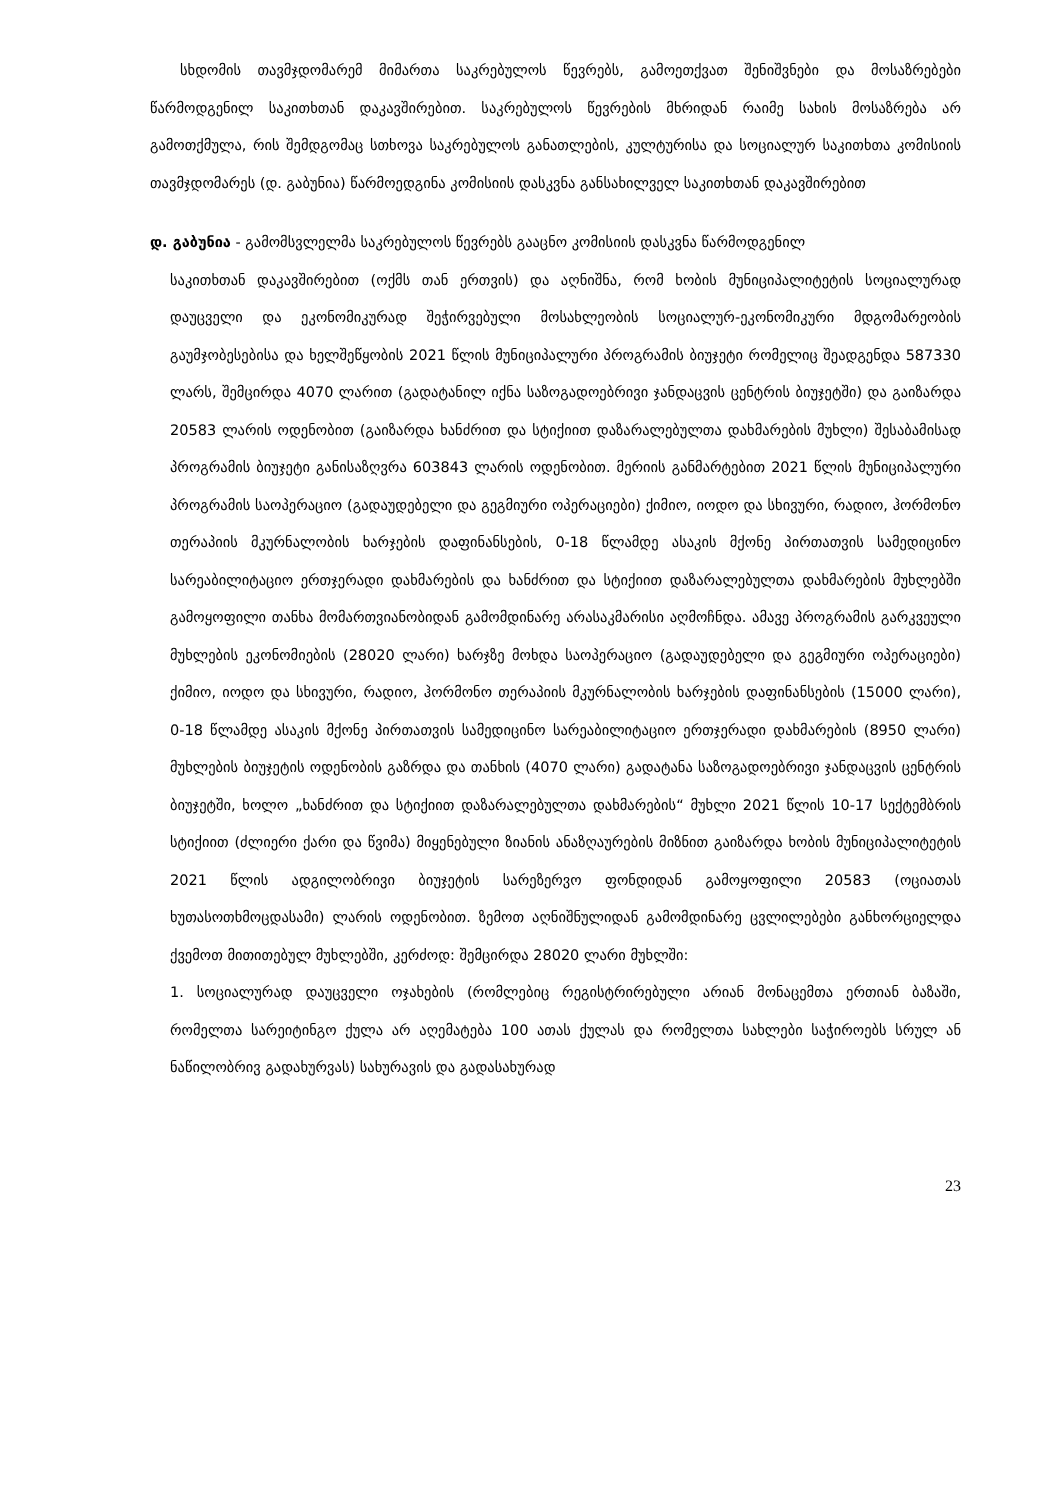სხდომის თავმჯდომარემ მიმართა საკრებულოს წევრებს, გამოეთქვათ შენიშვნები და მოსაზრებები წარმოდგენილ საკითხთან დაკავშირებით. საკრებულოს წევრების მხრიდან რაიმე სახის მოსაზრება არ გამოთქმულა, რის შემდგომაც სთხოვა საკრებულოს განათლების, კულტურისა და სოციალურ საკითხთა კომისიის თავმჯდომარეს (დ. გაბუნია) წარმოედგინა კომისიის დასკვნა განსახილველ საკითხთან დაკავშირებით
დ. გაბუნია - გამომსვლელმა საკრებულოს წევრებს გააცნო კომისიის დასკვნა წარმოდგენილ
საკითხთან დაკავშირებით (ოქმს თან ერთვის) და აღნიშნა, რომ ხობის მუნიციპალიტეტის სოციალურად დაუცველი და ეკონომიკურად შეჭირვებული მოსახლეობის სოციალურ-ეკონომიკური მდგომარეობის გაუმჯობესებისა და ხელშეწყობის 2021 წლის მუნიციპალური პროგრამის ბიუჯეტი რომელიც შეადგენდა 587330 ლარს, შემცირდა 4070 ლარით (გადატანილ იქნა საზოგადოებრივი ჯანდაცვის ცენტრის ბიუჯეტში) და გაიზარდა 20583 ლარის ოდენობით (გაიზარდა ხანძრით და სტიქიით დაზარალებულთა დახმარების მუხლი) შესაბამისად პროგრამის ბიუჯეტი განისაზღვრა 603843 ლარის ოდენობით. მერიის განმარტებით 2021 წლის მუნიციპალური პროგრამის საოპერაციო (გადაუდებელი და გეგმიური ოპერაციები) ქიმიო, იოდო და სხივური, რადიო, ჰორმონო თერაპიის მკურნალობის ხარჯების დაფინანსების, 0-18 წლამდე ასაკის მქონე პირთათვის სამედიცინო სარეაბილიტაციო ერთჯერადი დახმარების და ხანძრით და სტიქიით დაზარალებულთა დახმარების მუხლებში გამოყოფილი თანხა მომართვიანობიდან გამომდინარე არასაკმარისი აღმოჩნდა. ამავე პროგრამის გარკვეული მუხლების ეკონომიების (28020 ლარი) ხარჯზე მოხდა საოპერაციო (გადაუდებელი და გეგმიური ოპერაციები) ქიმიო, იოდო და სხივური, რადიო, ჰორმონო თერაპიის მკურნალობის ხარჯების დაფინანსების (15000 ლარი), 0-18 წლამდე ასაკის მქონე პირთათვის სამედიცინო სარეაბილიტაციო ერთჯერადი დახმარების (8950 ლარი) მუხლების ბიუჯეტის ოდენობის გაზრდა და თანხის (4070 ლარი) გადატანა საზოგადოებრივი ჯანდაცვის ცენტრის ბიუჯეტში, ხოლო „ხანძრით და სტიქიით დაზარალებულთა დახმარების“ მუხლი 2021 წლის 10-17 სექტემბრის სტიქიით (ძლიერი ქარი და წვიმა) მიყენებული ზიანის ანაზღაურების მიზნით გაიზარდა ხობის მუნიციპალიტეტის 2021 წლის ადგილობრივი ბიუჯეტის სარეზერვო ფონდიდან გამოყოფილი 20583 (ოციათას ხუთასოთხმოცდასამი) ლარის ოდენობით. ზემოთ აღნიშნულიდან გამომდინარე ცვლილებები განხორციელდა ქვემოთ მითითებულ მუხლებში, კერძოდ: შემცირდა 28020 ლარი მუხლში:
1. სოციალურად დაუცველი ოჯახების (რომლებიც რეგისტრირებული არიან მონაცემთა ერთიან ბაზაში, რომელთა სარეიტინგო ქულა არ აღემატება 100 ათას ქულას და რომელთა სახლები საჭიროებს სრულ ან ნაწილობრივ გადახურვას) სახურავის და გადასახურად
23